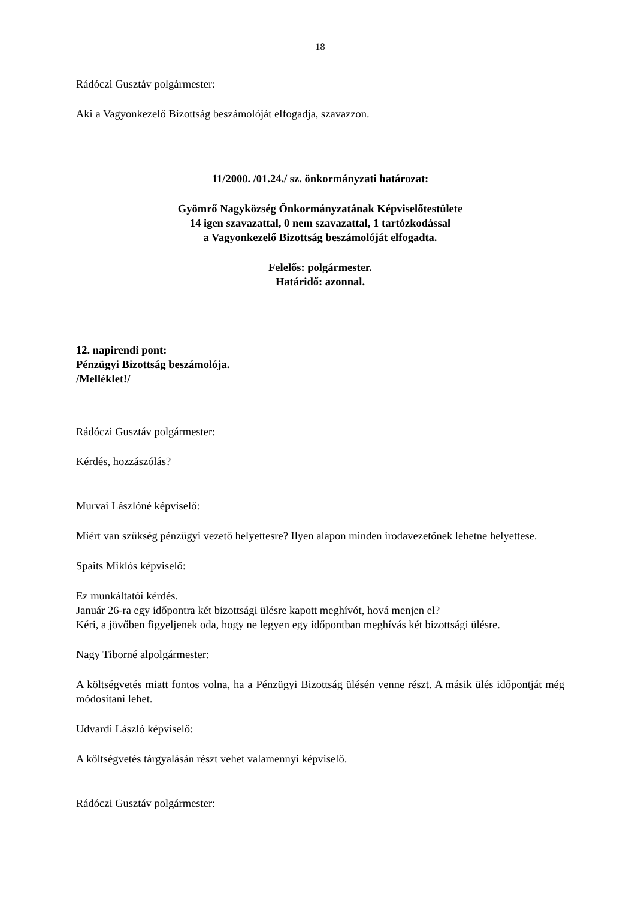18
Rádóczi Gusztáv polgármester:
Aki a Vagyonkezelő Bizottság beszámolóját elfogadja, szavazzon.
11/2000. /01.24./ sz. önkormányzati határozat:
Gyömrő Nagyközség Önkormányzatának Képviselőtestülete
14 igen szavazattal, 0 nem szavazattal, 1 tartózkodással
a Vagyonkezelő Bizottság beszámolóját elfogadta.
Felelős: polgármester.
Határidő: azonnal.
12. napirendi pont:
Pénzügyi Bizottság beszámolója.
/Melléklet!/
Rádóczi Gusztáv polgármester:
Kérdés, hozzászólás?
Murvai Lászlóné képviselő:
Miért van szükség pénzügyi vezető helyettesre? Ilyen alapon minden irodavezetőnek lehetne helyettese.
Spaits Miklós képviselő:
Ez munkáltatói kérdés.
Január 26-ra egy időpontra két bizottsági ülésre kapott meghívót, hová menjen el?
Kéri, a jövőben figyeljenek oda, hogy ne legyen egy időpontban meghívás két bizottsági ülésre.
Nagy Tiborné alpolgármester:
A költségvetés miatt fontos volna, ha a Pénzügyi Bizottság ülésén venne részt. A másik ülés időpontját még módosítani lehet.
Udvardi László képviselő:
A költségvetés tárgyalásán részt vehet valamennyi képviselő.
Rádóczi Gusztáv polgármester: